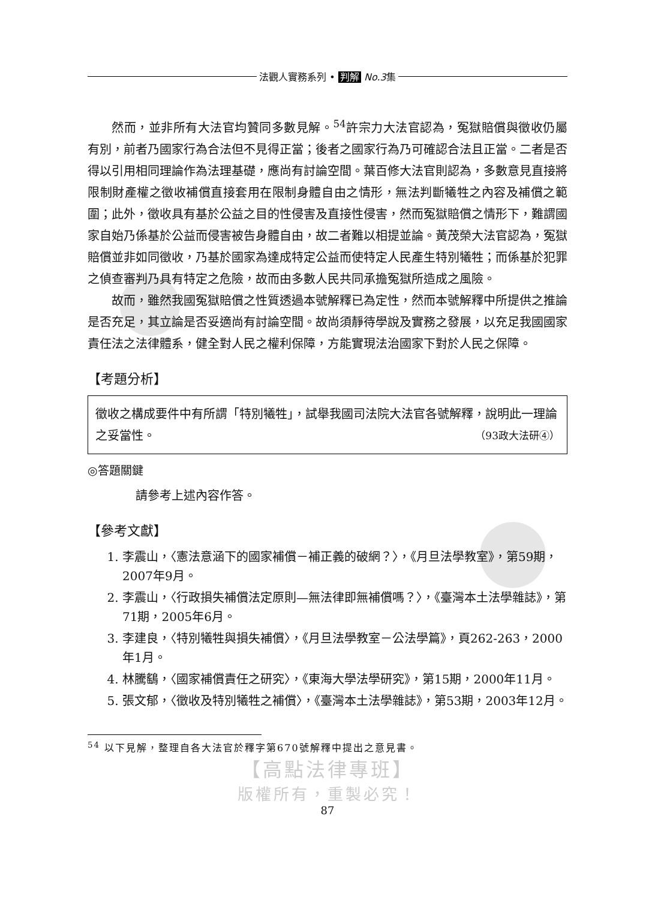法觀人實務系列 • 判解 No.3集
然而，並非所有大法官均贊同多數見解。<sup>54</sup>許宗力大法官認為，冤獄賠償與徵收仍屬有別，前者乃國家行為合法但不見得正當；後者之國家行為乃可確認合法且正當。二者是否得以引用相同理論作為法理基礎，應尚有討論空間。葉百修大法官則認為，多數意見直接將限制財產權之徵收補償直接套用在限制身體自由之情形，無法判斷犧牲之內容及補償之範圍；此外，徵收具有基於公益之目的性侵害及直接性侵害，然而冤獄賠償之情形下，難謂國家自始乃係基於公益而侵害被告身體自由，故二者難以相提並論。黃茂榮大法官認為，冤獄賠償並非如同徵收，乃基於國家為達成特定公益而使特定人民產生特別犧牲；而係基於犯罪之偵查審判乃具有特定之危險，故而由多數人民共同承擔冤獄所造成之風險。
故而，雖然我國冤獄賠償之性質透過本號解釋已為定性，然而本號解釋中所提供之推論是否充足，其立論是否妥適尚有討論空間。故尚須靜待學說及實務之發展，以充足我國國家責任法之法律體系，健全對人民之權利保障，方能實現法治國家下對於人民之保障。
【考題分析】
徵收之構成要件中有所謂「特別犧牲」，試舉我國司法院大法官各號解釋，說明此一理論之妥當性。 （93政大法研④）
◎答題關鍵
請參考上述內容作答。
【參考文獻】
1. 李震山，〈憲法意涵下的國家補償－補正義的破網？〉，《月旦法學教室》，第59期，2007年9月。
2. 李震山，〈行政損失補償法定原則—無法律即無補償嗎？〉，《臺灣本土法學雜誌》，第71期，2005年6月。
3. 李建良，〈特別犧牲與損失補償〉，《月旦法學教室－公法學篇》，頁262-263，2000年1月。
4. 林騰鷂，〈國家補償責任之研究〉，《東海大學法學研究》，第15期，2000年11月。
5. 張文郁，〈徵收及特別犧牲之補償〉，《臺灣本土法學雜誌》，第53期，2003年12月。
<sup>54</sup> 以下見解，整理自各大法官於釋字第670號解釋中提出之意見書。
【高點法律專班】
版權所有，重製必究！
87